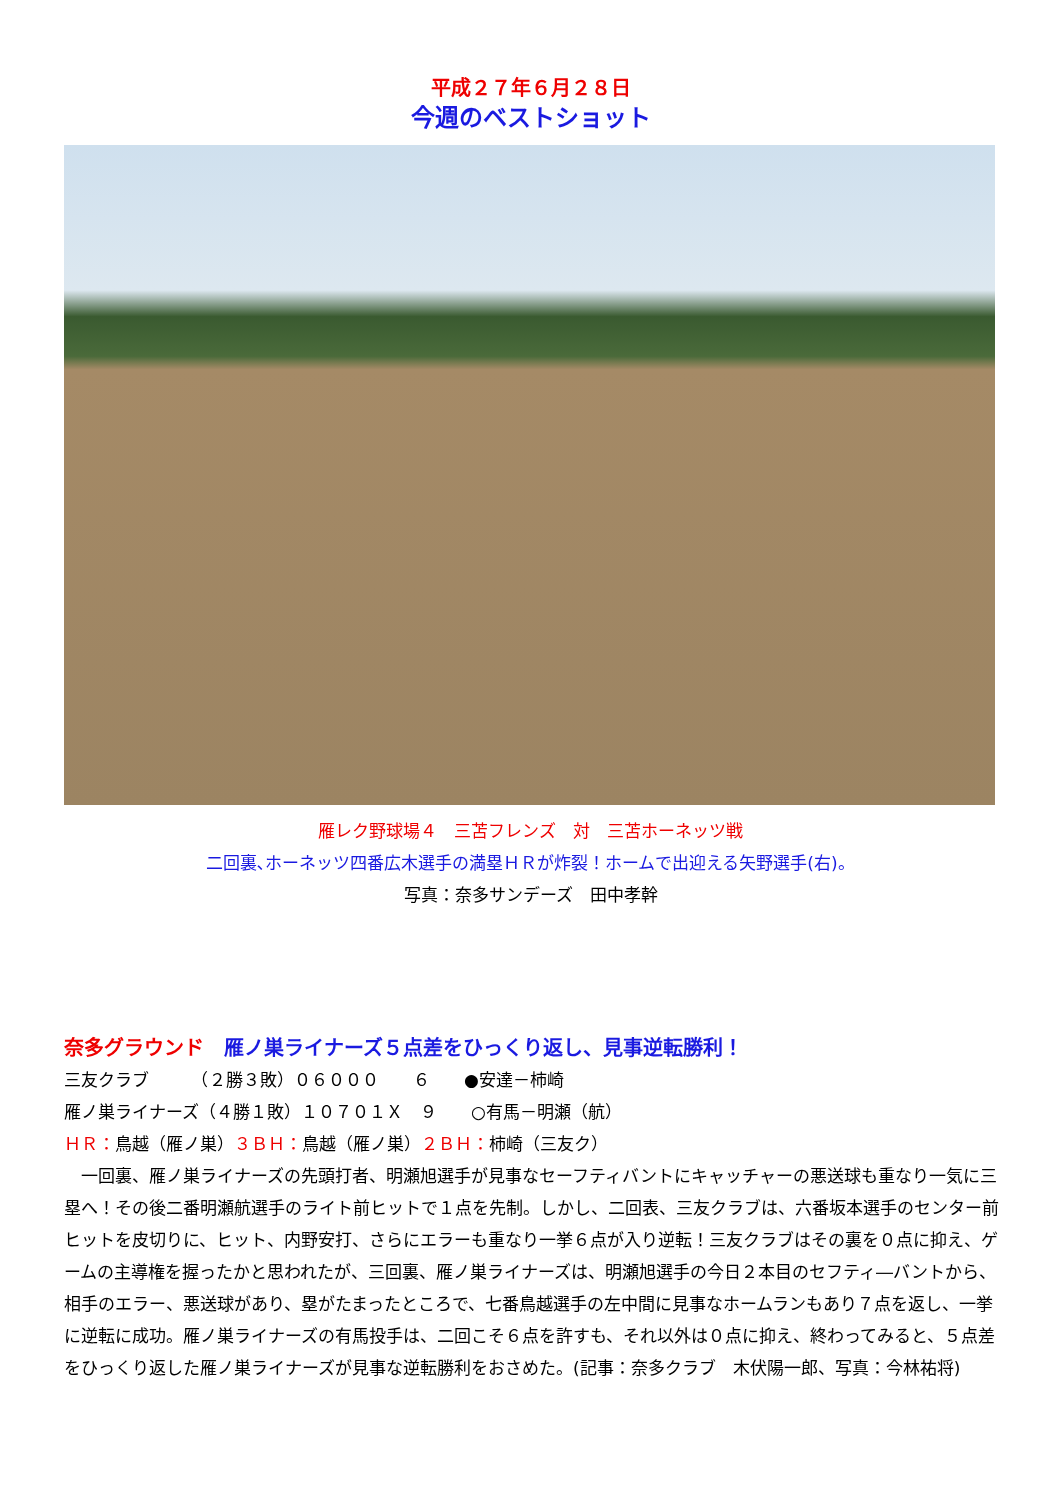平成２７年６月２８日
今週のベストショット
雁レク野球場４　三苫フレンズ　対　三苫ホーネッツ戦
二回裏､ホーネッツ四番広木選手の満塁ＨＲが炸裂！ホームで出迎える矢野選手(右)。
写真：奈多サンデーズ　田中孝幹
奈多グラウンド　雁ノ巣ライナーズ５点差をひっくり返し、見事逆転勝利！
三友クラブ　　　（２勝３敗）０６０００　　６　　●安達－柿崎
雁ノ巣ライナーズ（４勝１敗）１０７０１Ｘ　９　　○有馬－明瀬（航）
ＨＲ：鳥越（雁ノ巣）３ＢＨ：鳥越（雁ノ巣）２ＢＨ：柿崎（三友ク）
　一回裏、雁ノ巣ライナーズの先頭打者、明瀬旭選手が見事なセーフティバントにキャッチャーの悪送球も重なり一気に三塁へ！その後二番明瀬航選手のライト前ヒットで１点を先制。しかし、二回表、三友クラブは、六番坂本選手のセンター前ヒットを皮切りに、ヒット、内野安打、さらにエラーも重なり一挙６点が入り逆転！三友クラブはその裏を０点に抑え、ゲームの主導権を握ったかと思われたが、三回裏、雁ノ巣ライナーズは、明瀬旭選手の今日２本目のセフティ―バントから、相手のエラー、悪送球があり、塁がたまったところで、七番鳥越選手の左中間に見事なホームランもあり７点を返し、一挙に逆転に成功。雁ノ巣ライナーズの有馬投手は、二回こそ６点を許すも、それ以外は０点に抑え、終わってみると、５点差をひっくり返した雁ノ巣ライナーズが見事な逆転勝利をおさめた。(記事：奈多クラブ　木伏陽一郎、写真：今林祐将)